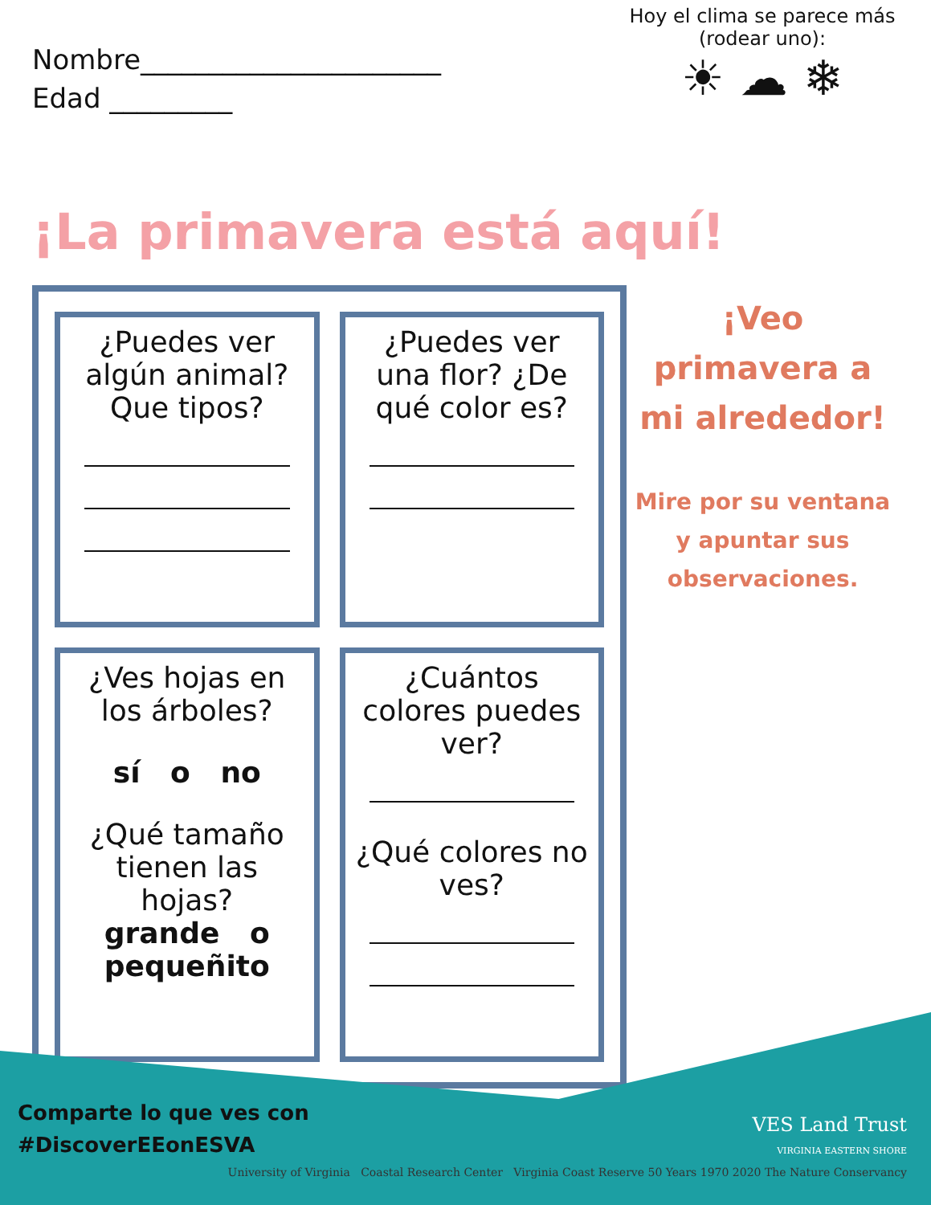Nombre______________________
Edad _________
Hoy el clima se parece más
(rodear uno):
☀ ☁ ❄
¡La primavera está aquí!
¿Puedes ver algún animal? Que tipos?
¿Puedes ver una flor? ¿De qué color es?
¿Ves hojas en los árboles?
sí o no
¿Qué tamaño tienen las hojas?
grande o pequeñito
¿Cuántos colores puedes ver?
¿Qué colores no ves?
¡Veo primavera a mi alrededor!
Mire por su ventana y apuntar sus observaciones.
Comparte lo que ves con
#DiscoverEEonESVA
VES Land Trust
VIRGINIA EASTERN SHORE
University of Virginia Coastal Research Center Virginia Coast Reserve 50 Years 1970 2020 The Nature Conservancy